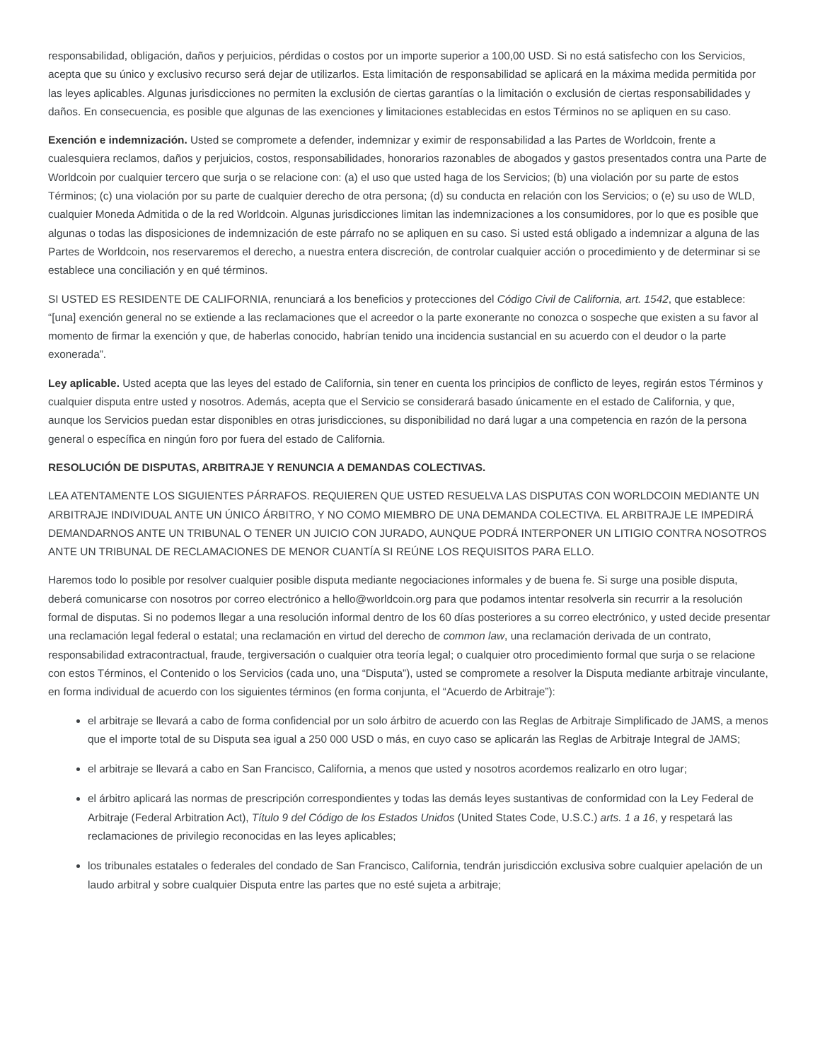responsabilidad, obligación, daños y perjuicios, pérdidas o costos por un importe superior a 100,00 USD. Si no está satisfecho con los Servicios, acepta que su único y exclusivo recurso será dejar de utilizarlos. Esta limitación de responsabilidad se aplicará en la máxima medida permitida por las leyes aplicables. Algunas jurisdicciones no permiten la exclusión de ciertas garantías o la limitación o exclusión de ciertas responsabilidades y daños. En consecuencia, es posible que algunas de las exenciones y limitaciones establecidas en estos Términos no se apliquen en su caso.
Exención e indemnización. Usted se compromete a defender, indemnizar y eximir de responsabilidad a las Partes de Worldcoin, frente a cualesquiera reclamos, daños y perjuicios, costos, responsabilidades, honorarios razonables de abogados y gastos presentados contra una Parte de Worldcoin por cualquier tercero que surja o se relacione con: (a) el uso que usted haga de los Servicios; (b) una violación por su parte de estos Términos; (c) una violación por su parte de cualquier derecho de otra persona; (d) su conducta en relación con los Servicios; o (e) su uso de WLD, cualquier Moneda Admitida o de la red Worldcoin. Algunas jurisdicciones limitan las indemnizaciones a los consumidores, por lo que es posible que algunas o todas las disposiciones de indemnización de este párrafo no se apliquen en su caso. Si usted está obligado a indemnizar a alguna de las Partes de Worldcoin, nos reservaremos el derecho, a nuestra entera discreción, de controlar cualquier acción o procedimiento y de determinar si se establece una conciliación y en qué términos.
SI USTED ES RESIDENTE DE CALIFORNIA, renunciará a los beneficios y protecciones del Código Civil de California, art. 1542, que establece: “[una] exención general no se extiende a las reclamaciones que el acreedor o la parte exonerante no conozca o sospeche que existen a su favor al momento de firmar la exención y que, de haberlas conocido, habrían tenido una incidencia sustancial en su acuerdo con el deudor o la parte exonerada”.
Ley aplicable. Usted acepta que las leyes del estado de California, sin tener en cuenta los principios de conflicto de leyes, regirán estos Términos y cualquier disputa entre usted y nosotros. Además, acepta que el Servicio se considerará basado únicamente en el estado de California, y que, aunque los Servicios puedan estar disponibles en otras jurisdicciones, su disponibilidad no dará lugar a una competencia en razón de la persona general o específica en ningún foro por fuera del estado de California.
RESOLUCIÓN DE DISPUTAS, ARBITRAJE Y RENUNCIA A DEMANDAS COLECTIVAS.
LEA ATENTAMENTE LOS SIGUIENTES PÁRRAFOS. REQUIEREN QUE USTED RESUELVA LAS DISPUTAS CON WORLDCOIN MEDIANTE UN ARBITRAJE INDIVIDUAL ANTE UN ÚNICO ÁRBITRO, Y NO COMO MIEMBRO DE UNA DEMANDA COLECTIVA. EL ARBITRAJE LE IMPEDIRÁ DEMANDARNOS ANTE UN TRIBUNAL O TENER UN JUICIO CON JURADO, AUNQUE PODRÁ INTERPONER UN LITIGIO CONTRA NOSOTROS ANTE UN TRIBUNAL DE RECLAMACIONES DE MENOR CUANTÍA SI REÚNE LOS REQUISITOS PARA ELLO.
Haremos todo lo posible por resolver cualquier posible disputa mediante negociaciones informales y de buena fe. Si surge una posible disputa, deberá comunicarse con nosotros por correo electrónico a hello@worldcoin.org para que podamos intentar resolverla sin recurrir a la resolución formal de disputas. Si no podemos llegar a una resolución informal dentro de los 60 días posteriores a su correo electrónico, y usted decide presentar una reclamación legal federal o estatal; una reclamación en virtud del derecho de common law, una reclamación derivada de un contrato, responsabilidad extracontractual, fraude, tergiversación o cualquier otra teoría legal; o cualquier otro procedimiento formal que surja o se relacione con estos Términos, el Contenido o los Servicios (cada uno, una “Disputa”), usted se compromete a resolver la Disputa mediante arbitraje vinculante, en forma individual de acuerdo con los siguientes términos (en forma conjunta, el “Acuerdo de Arbitraje”):
el arbitraje se llevará a cabo de forma confidencial por un solo árbitro de acuerdo con las Reglas de Arbitraje Simplificado de JAMS, a menos que el importe total de su Disputa sea igual a 250 000 USD o más, en cuyo caso se aplicarán las Reglas de Arbitraje Integral de JAMS;
el arbitraje se llevará a cabo en San Francisco, California, a menos que usted y nosotros acordemos realizarlo en otro lugar;
el árbitro aplicará las normas de prescripción correspondientes y todas las demás leyes sustantivas de conformidad con la Ley Federal de Arbitraje (Federal Arbitration Act), Título 9 del Código de los Estados Unidos (United States Code, U.S.C.) arts. 1 a 16, y respetará las reclamaciones de privilegio reconocidas en las leyes aplicables;
los tribunales estatales o federales del condado de San Francisco, California, tendrán jurisdicción exclusiva sobre cualquier apelación de un laudo arbitral y sobre cualquier Disputa entre las partes que no esté sujeta a arbitraje;